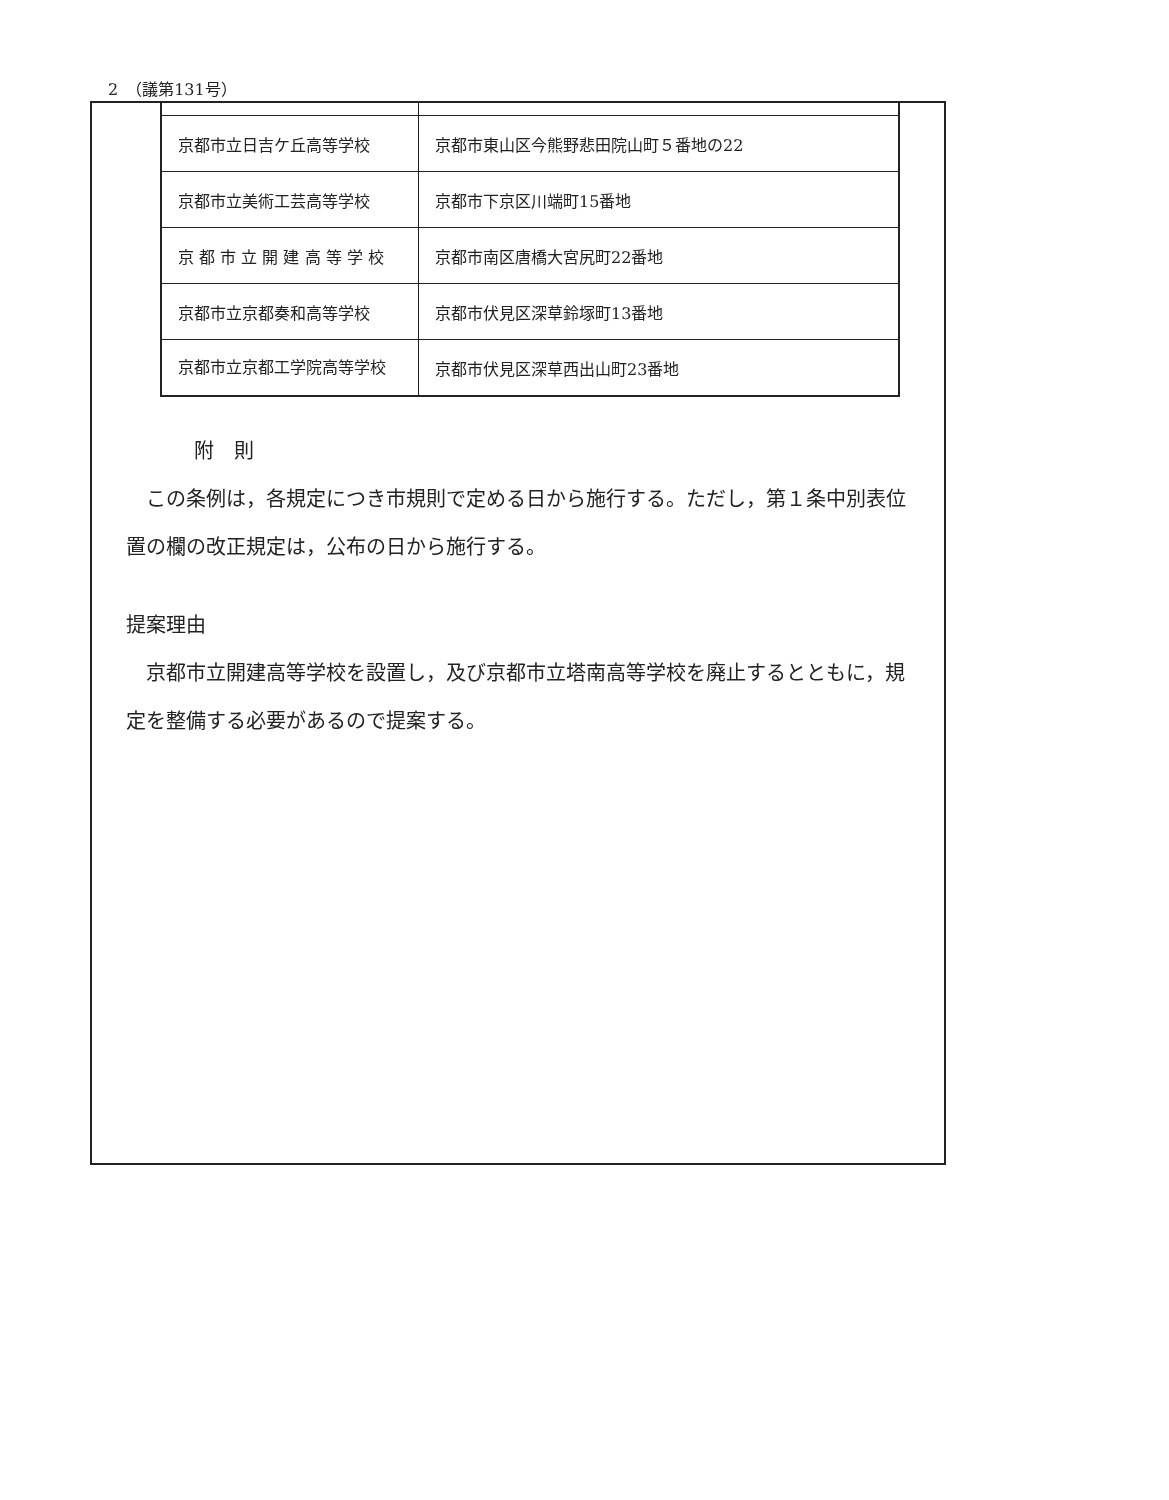2　（議第131号）
| 京都市立日吉ケ丘高等学校 | 京都市東山区今熊野悲田院山町５番地の22 |
| 京都市立美術工芸高等学校 | 京都市下京区川端町15番地 |
| 京 都 市 立 開 建 高 等 学 校 | 京都市南区唐橋大宮尻町22番地 |
| 京都市立京都奏和高等学校 | 京都市伏見区深草鈴塚町13番地 |
| 京都市立京都工学院高等学校 | 京都市伏見区深草西出山町23番地 |
附　則
この条例は，各規定につき市規則で定める日から施行する。ただし，第１条中別表位置の欄の改正規定は，公布の日から施行する。
提案理由
京都市立開建高等学校を設置し，及び京都市立塔南高等学校を廃止するとともに，規定を整備する必要があるので提案する。